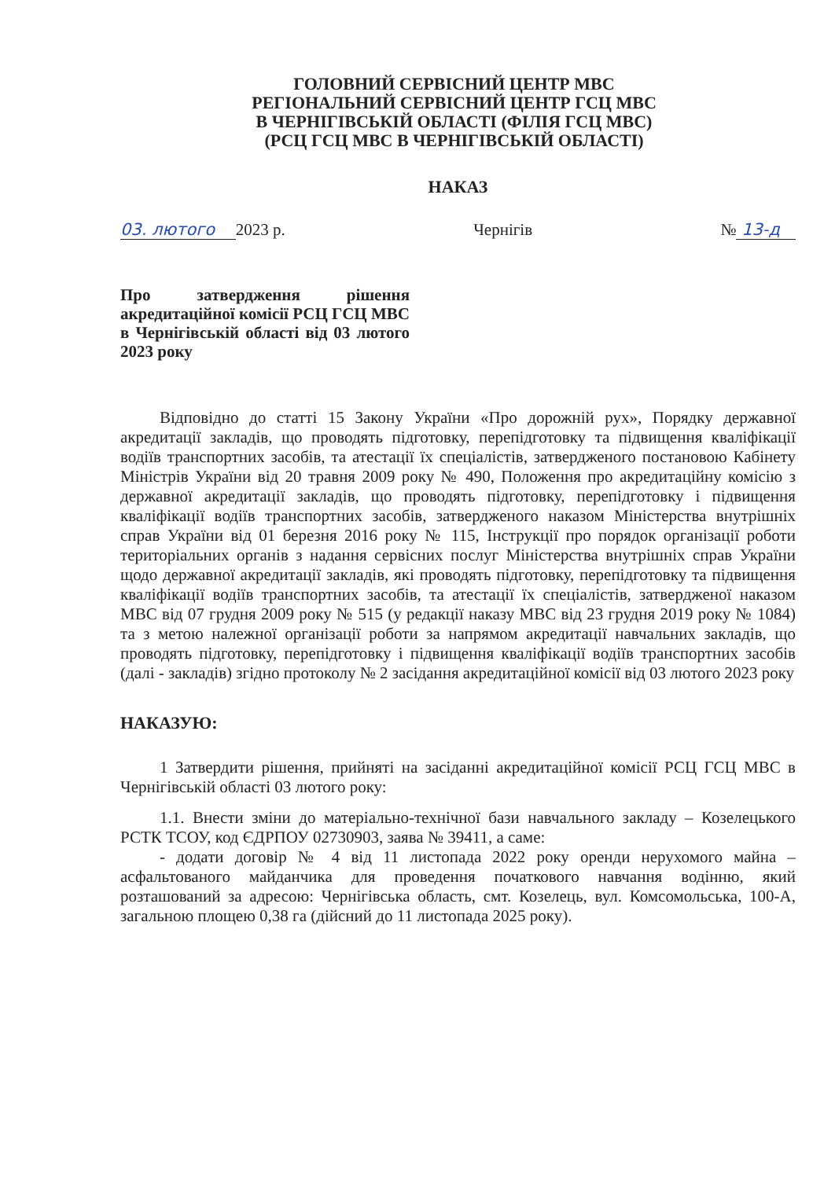ГОЛОВНИЙ СЕРВІСНИЙ ЦЕНТР МВС
РЕГІОНАЛЬНИЙ СЕРВІСНИЙ ЦЕНТР ГСЦ МВС
В ЧЕРНІГІВСЬКІЙ ОБЛАСТІ (ФІЛІЯ ГСЦ МВС)
(РСЦ ГСЦ МВС В ЧЕРНІГІВСЬКІЙ ОБЛАСТІ)
НАКАЗ
03. лютого 2023 р. Чернігів № 13-д
Про затвердження рішення акредитаційної комісії РСЦ ГСЦ МВС в Чернігівській області від 03 лютого 2023 року
Відповідно до статті 15 Закону України «Про дорожній рух», Порядку державної акредитації закладів, що проводять підготовку, перепідготовку та підвищення кваліфікації водіїв транспортних засобів, та атестації їх спеціалістів, затвердженого постановою Кабінету Міністрів України від 20 травня 2009 року № 490, Положення про акредитаційну комісію з державної акредитації закладів, що проводять підготовку, перепідготовку і підвищення кваліфікації водіїв транспортних засобів, затвердженого наказом Міністерства внутрішніх справ України від 01 березня 2016 року № 115, Інструкції про порядок організації роботи територіальних органів з надання сервісних послуг Міністерства внутрішніх справ України щодо державної акредитації закладів, які проводять підготовку, перепідготовку та підвищення кваліфікації водіїв транспортних засобів, та атестації їх спеціалістів, затвердженої наказом МВС від 07 грудня 2009 року № 515 (у редакції наказу МВС від 23 грудня 2019 року № 1084) та з метою належної організації роботи за напрямом акредитації навчальних закладів, що проводять підготовку, перепідготовку і підвищення кваліфікації водіїв транспортних засобів (далі - закладів) згідно протоколу № 2 засідання акредитаційної комісії від 03 лютого 2023 року
НАКАЗУЮ:
1 Затвердити рішення, прийняті на засіданні акредитаційної комісії РСЦ ГСЦ МВС в Чернігівській області 03 лютого року:
1.1. Внести зміни до матеріально-технічної бази навчального закладу – Козелецького РСТК ТСОУ, код ЄДРПОУ 02730903, заява № 39411, а саме:
- додати договір № 4 від 11 листопада 2022 року оренди нерухомого майна – асфальтованого майданчика для проведення початкового навчання водінню, який розташований за адресою: Чернігівська область, смт. Козелець, вул. Комсомольська, 100-А, загальною площею 0,38 га (дійсний до 11 листопада 2025 року).